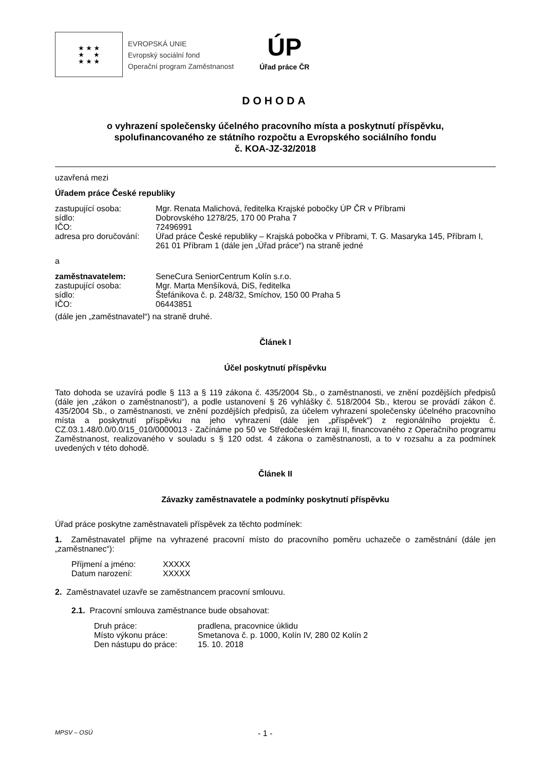★ ★ ★
★ ★
★ ★ ★
EVROPSKÁ UNIE
Evropský sociální fond
Operační program Zaměstnanost
ÚP
Úřad práce ČR
DOHODA
o vyhrazení společensky účelného pracovního místa a poskytnutí příspěvku,
spolufinancovaného ze státního rozpočtu a Evropského sociálního fondu
č. KOA-JZ-32/2018
uzavřená mezi
Úřadem práce České republiky
zastupující osoba: Mgr. Renata Malichová, ředitelka Krajské pobočky ÚP ČR v Příbrami
sídlo: Dobrovského 1278/25, 170 00 Praha 7
IČO: 72496991
adresa pro doručování: Úřad práce České republiky – Krajská pobočka v Příbrami, T. G. Masaryka 145, Příbram I, 261 01 Příbram 1 (dále jen „Úřad práce“) na straně jedné
a
zaměstnavatelem: SeneCura SeniorCentrum Kolín s.r.o.
zastupující osoba: Mgr. Marta Menšíková, DiS, ředitelka
sídlo: Štefánikova č. p. 248/32, Smíchov, 150 00 Praha 5
IČO: 06443851
(dále jen „zaměstnavatel“) na straně druhé.
Článek I
Účel poskytnutí příspěvku
Tato dohoda se uzavírá podle § 113 a § 119 zákona č. 435/2004 Sb., o zaměstnanosti, ve znění pozdějších předpisů (dále jen „zákon o zaměstnanosti“), a podle ustanovení § 26 vyhlášky č. 518/2004 Sb., kterou se provádí zákon č. 435/2004 Sb., o zaměstnanosti, ve znění pozdějších předpisů, za účelem vyhrazení společensky účelného pracovního místa a poskytnutí příspěvku na jeho vyhrazení (dále jen „příspěvek“) z regionálního projektu č. CZ.03.1.48/0.0/0.0/15_010/0000013 - Začínáme po 50 ve Středočeském kraji II, financovaného z Operačního programu Zaměstnanost, realizovaného v souladu s § 120 odst. 4 zákona o zaměstnanosti, a to v rozsahu a za podmínek uvedených v této dohodě.
Článek II
Závazky zaměstnavatele a podmínky poskytnutí příspěvku
Úřad práce poskytne zaměstnavateli příspěvek za těchto podmínek:
1. Zaměstnavatel přijme na vyhrazené pracovní místo do pracovního poměru uchazeče o zaměstnání (dále jen „zaměstnanec“):
Příjmení a jméno: XXXXX
Datum narození: XXXXX
2. Zaměstnavatel uzavře se zaměstnancem pracovní smlouvu.
2.1. Pracovní smlouva zaměstnance bude obsahovat:
Druh práce: pradlena, pracovnice úklidu
Místo výkonu práce: Smetanova č. p. 1000, Kolín IV, 280 02 Kolín 2
Den nástupu do práce: 15. 10. 2018
MPSV – OSÚ - 1 -